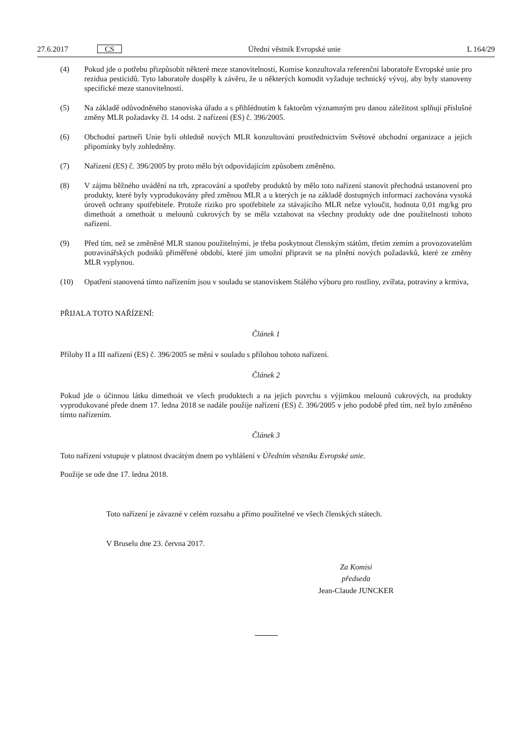27.6.2017 CS Úřední věstník Evropské unie L 164/29
(4) Pokud jde o potřebu přizpůsobit některé meze stanovitelnosti, Komise konzultovala referenční laboratoře Evropské unie pro rezidua pesticidů. Tyto laboratoře dospěly k závěru, že u některých komodit vyžaduje technický vývoj, aby byly stanoveny specifické meze stanovitelnosti.
(5) Na základě odůvodněného stanoviska úřadu a s přihlédnutím k faktorům významným pro danou záležitost splňují příslušné změny MLR požadavky čl. 14 odst. 2 nařízení (ES) č. 396/2005.
(6) Obchodní partneři Unie byli ohledně nových MLR konzultováni prostřednictvím Světové obchodní organizace a jejich připomínky byly zohledněny.
(7) Nařízení (ES) č. 396/2005 by proto mělo být odpovídajícím způsobem změněno.
(8) V zájmu běžného uvádění na trh, zpracování a spotřeby produktů by mělo toto nařízení stanovit přechodná ustanovení pro produkty, které byly vyprodukovány před změnou MLR a u kterých je na základě dostupných informací zachována vysoká úroveň ochrany spotřebitele. Protože riziko pro spotřebitele za stávajícího MLR nelze vyloučit, hodnota 0,01 mg/kg pro dimethoát a omethoát u melounů cukrových by se měla vztahovat na všechny produkty ode dne použitelnosti tohoto nařízení.
(9) Před tím, než se změněné MLR stanou použitelnými, je třeba poskytnout členským státům, třetím zemím a provozovatelům potravinářských podniků přiměřené období, které jim umožní připravit se na plnění nových požadavků, které ze změny MLR vyplynou.
(10) Opatření stanovená tímto nařízením jsou v souladu se stanoviskem Stálého výboru pro rostliny, zvířata, potraviny a krmiva,
PŘIJALA TOTO NAŘÍZENÍ:
Článek 1
Přílohy II a III nařízení (ES) č. 396/2005 se mění v souladu s přílohou tohoto nařízení.
Článek 2
Pokud jde o účinnou látku dimethoát ve všech produktech a na jejich povrchu s výjimkou melounů cukrových, na produkty vyprodukované přede dnem 17. ledna 2018 se nadále použije nařízení (ES) č. 396/2005 v jeho podobě před tím, než bylo změněno tímto nařízením.
Článek 3
Toto nařízení vstupuje v platnost dvacátým dnem po vyhlášení v Úředním věstníku Evropské unie.
Použije se ode dne 17. ledna 2018.
Toto nařízení je závazné v celém rozsahu a přímo použitelné ve všech členských státech.
V Bruselu dne 23. června 2017.
Za Komisi
předseda
Jean-Claude JUNCKER